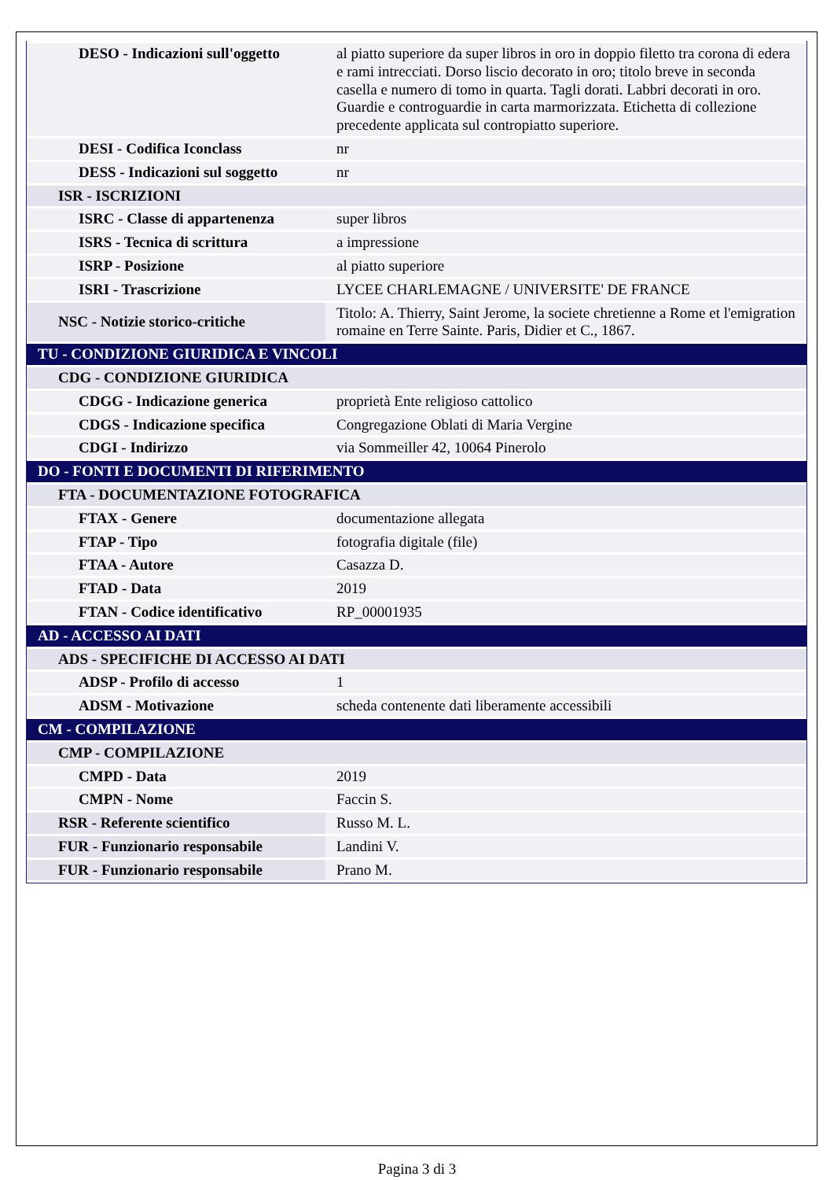| DESO - Indicazioni sull'oggetto | al piatto superiore da super libros in oro in doppio filetto tra corona di edera e rami intrecciati. Dorso liscio decorato in oro; titolo breve in seconda casella e numero di tomo in quarta. Tagli dorati. Labbri decorati in oro. Guardie e controguardie in carta marmorizzata. Etichetta di collezione precedente applicata sul contropiatto superiore. |
| DESI - Codifica Iconclass | nr |
| DESS - Indicazioni sul soggetto | nr |
| ISR - ISCRIZIONI | |
| ISRC - Classe di appartenenza | super libros |
| ISRS - Tecnica di scrittura | a impressione |
| ISRP - Posizione | al piatto superiore |
| ISRI - Trascrizione | LYCEE CHARLEMAGNE / UNIVERSITE' DE FRANCE |
| NSC - Notizie storico-critiche | Titolo: A. Thierry, Saint Jerome, la societe chretienne a Rome et l'emigration romaine en Terre Sainte. Paris, Didier et C., 1867. |
| TU - CONDIZIONE GIURIDICA E VINCOLI | |
| CDG - CONDIZIONE GIURIDICA | |
| CDGG - Indicazione generica | proprietà Ente religioso cattolico |
| CDGS - Indicazione specifica | Congregazione Oblati di Maria Vergine |
| CDGI - Indirizzo | via Sommeiller 42, 10064 Pinerolo |
| DO - FONTI E DOCUMENTI DI RIFERIMENTO | |
| FTA - DOCUMENTAZIONE FOTOGRAFICA | |
| FTAX - Genere | documentazione allegata |
| FTAP - Tipo | fotografia digitale (file) |
| FTAA - Autore | Casazza D. |
| FTAD - Data | 2019 |
| FTAN - Codice identificativo | RP_00001935 |
| AD - ACCESSO AI DATI | |
| ADS - SPECIFICHE DI ACCESSO AI DATI | |
| ADSP - Profilo di accesso | 1 |
| ADSM - Motivazione | scheda contenente dati liberamente accessibili |
| CM - COMPILAZIONE | |
| CMP - COMPILAZIONE | |
| CMPD - Data | 2019 |
| CMPN - Nome | Faccin S. |
| RSR - Referente scientifico | Russo M. L. |
| FUR - Funzionario responsabile | Landini V. |
| FUR - Funzionario responsabile | Prano M. |
Pagina 3 di 3